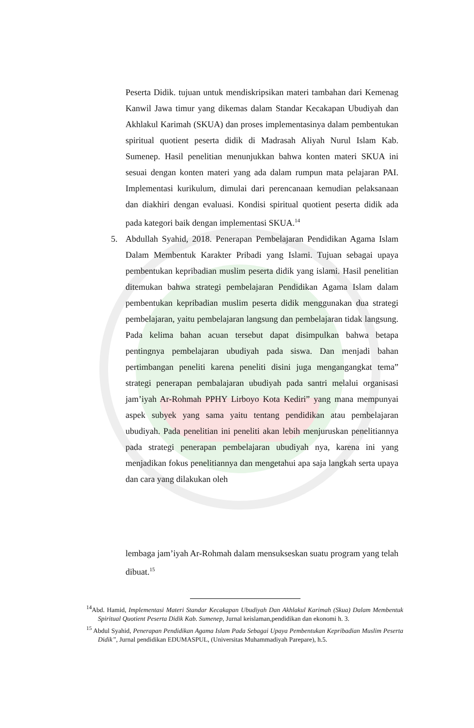Peserta Didik. tujuan untuk mendiskripsikan materi tambahan dari Kemenag Kanwil Jawa timur yang dikemas dalam Standar Kecakapan Ubudiyah dan Akhlakul Karimah (SKUA) dan proses implementasinya dalam pembentukan spiritual quotient peserta didik di Madrasah Aliyah Nurul Islam Kab. Sumenep. Hasil penelitian menunjukkan bahwa konten materi SKUA ini sesuai dengan konten materi yang ada dalam rumpun mata pelajaran PAI. Implementasi kurikulum, dimulai dari perencanaan kemudian pelaksanaan dan diakhiri dengan evaluasi. Kondisi spiritual quotient peserta didik ada pada kategori baik dengan implementasi SKUA.<sup>14</sup>
5. Abdullah Syahid, 2018. Penerapan Pembelajaran Pendidikan Agama Islam Dalam Membentuk Karakter Pribadi yang Islami. Tujuan sebagai upaya pembentukan kepribadian muslim peserta didik yang islami. Hasil penelitian ditemukan bahwa strategi pembelajaran Pendidikan Agama Islam dalam pembentukan kepribadian muslim peserta didik menggunakan dua strategi pembelajaran, yaitu pembelajaran langsung dan pembelajaran tidak langsung. Pada kelima bahan acuan tersebut dapat disimpulkan bahwa betapa pentingnya pembelajaran ubudiyah pada siswa. Dan menjadi bahan pertimbangan peneliti karena peneliti disini juga mengangangkat tema” strategi penerapan pembalajaran ubudiyah pada santri melalui organisasi jam’iyah Ar-Rohmah PPHY Lirboyo Kota Kediri” yang mana mempunyai aspek subyek yang sama yaitu tentang pendidikan atau pembelajaran ubudiyah. Pada penelitian ini peneliti akan lebih menjuruskan penelitiannya pada strategi penerapan pembelajaran ubudiyah nya, karena ini yang menjadikan fokus penelitiannya dan mengetahui apa saja langkah serta upaya dan cara yang dilakukan oleh
lembaga jam’iyah Ar-Rohmah dalam mensukseskan suatu program yang telah dibuat.<sup>15</sup>
<sup>14</sup> Abd. Hamid, Implementasi Materi Standar Kecakapan Ubudiyah Dan Akhlakul Karimah (Skua) Dalam Membentuk Spiritual Quotient Peserta Didik Kab. Sumenep, Jurnal keislaman,pendidikan dan ekonomi h. 3.
<sup>15</sup> Abdul Syahid, Penerapan Pendidikan Agama Islam Pada Sebagai Upaya Pembentukan Kepribadian Muslim Peserta Didik”, Jurnal pendidikan EDUMASPUL, (Universitas Muhammadiyah Parepare), h.5.